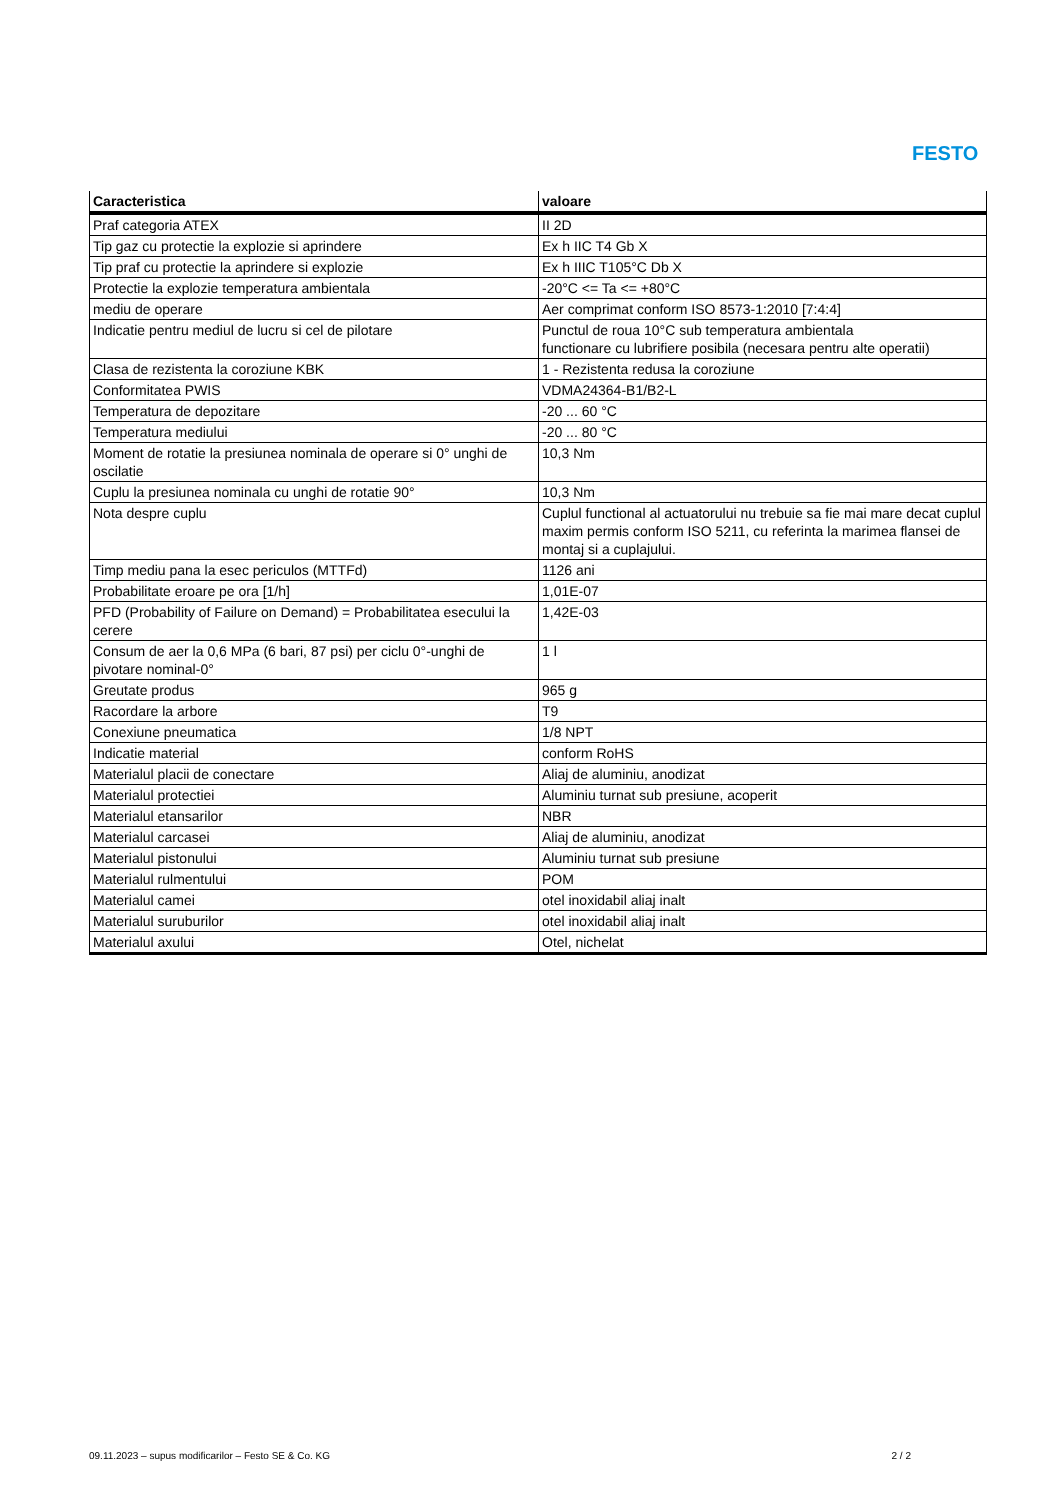FESTO
| Caracteristica | valoare |
| --- | --- |
| Praf categoria ATEX | II 2D |
| Tip gaz cu protectie la explozie si aprindere | Ex h IIC T4 Gb X |
| Tip praf cu protectie la aprindere si explozie | Ex h IIIC T105°C Db X |
| Protectie la explozie temperatura ambientala | -20°C <= Ta <= +80°C |
| mediu de operare | Aer comprimat conform ISO 8573-1:2010 [7:4:4] |
| Indicatie pentru mediul de lucru si cel de pilotare | Punctul de roua 10°C sub temperatura ambientala functionare cu lubrifiere posibila (necesara pentru alte operatii) |
| Clasa de rezistenta la coroziune KBK | 1 - Rezistenta redusa la coroziune |
| Conformitatea PWIS | VDMA24364-B1/B2-L |
| Temperatura de depozitare | -20 ... 60 °C |
| Temperatura mediului | -20 ... 80 °C |
| Moment de rotatie la presiunea nominala de operare si 0° unghi de oscilatie | 10,3 Nm |
| Cuplu la presiunea nominala cu unghi de rotatie 90° | 10,3 Nm |
| Nota despre cuplu | Cuplul functional al actuatorului nu trebuie sa fie mai mare decat cuplul maxim permis conform ISO 5211, cu referinta la marimea flansei de montaj si a cuplajului. |
| Timp mediu pana la esec periculos (MTTFd) | 1126 ani |
| Probabilitate eroare pe ora [1/h] | 1,01E-07 |
| PFD (Probability of Failure on Demand) = Probabilitatea esecului la cerere | 1,42E-03 |
| Consum de aer la 0,6 MPa (6 bari, 87 psi) per ciclu 0°-unghi de pivotare nominal-0° | 1 l |
| Greutate produs | 965 g |
| Racordare la arbore | T9 |
| Conexiune pneumatica | 1/8 NPT |
| Indicatie material | conform RoHS |
| Materialul placii de conectare | Aliaj de aluminiu, anodizat |
| Materialul protectiei | Aluminiu turnat sub presiune, acoperit |
| Materialul etansarilor | NBR |
| Materialul carcasei | Aliaj de aluminiu, anodizat |
| Materialul pistonului | Aluminiu turnat sub presiune |
| Materialul rulmentului | POM |
| Materialul camei | otel inoxidabil aliaj inalt |
| Materialul suruburilor | otel inoxidabil aliaj inalt |
| Materialul axului | Otel, nichelat |
09.11.2023 – supus modificarilor – Festo SE & Co. KG 2 / 2